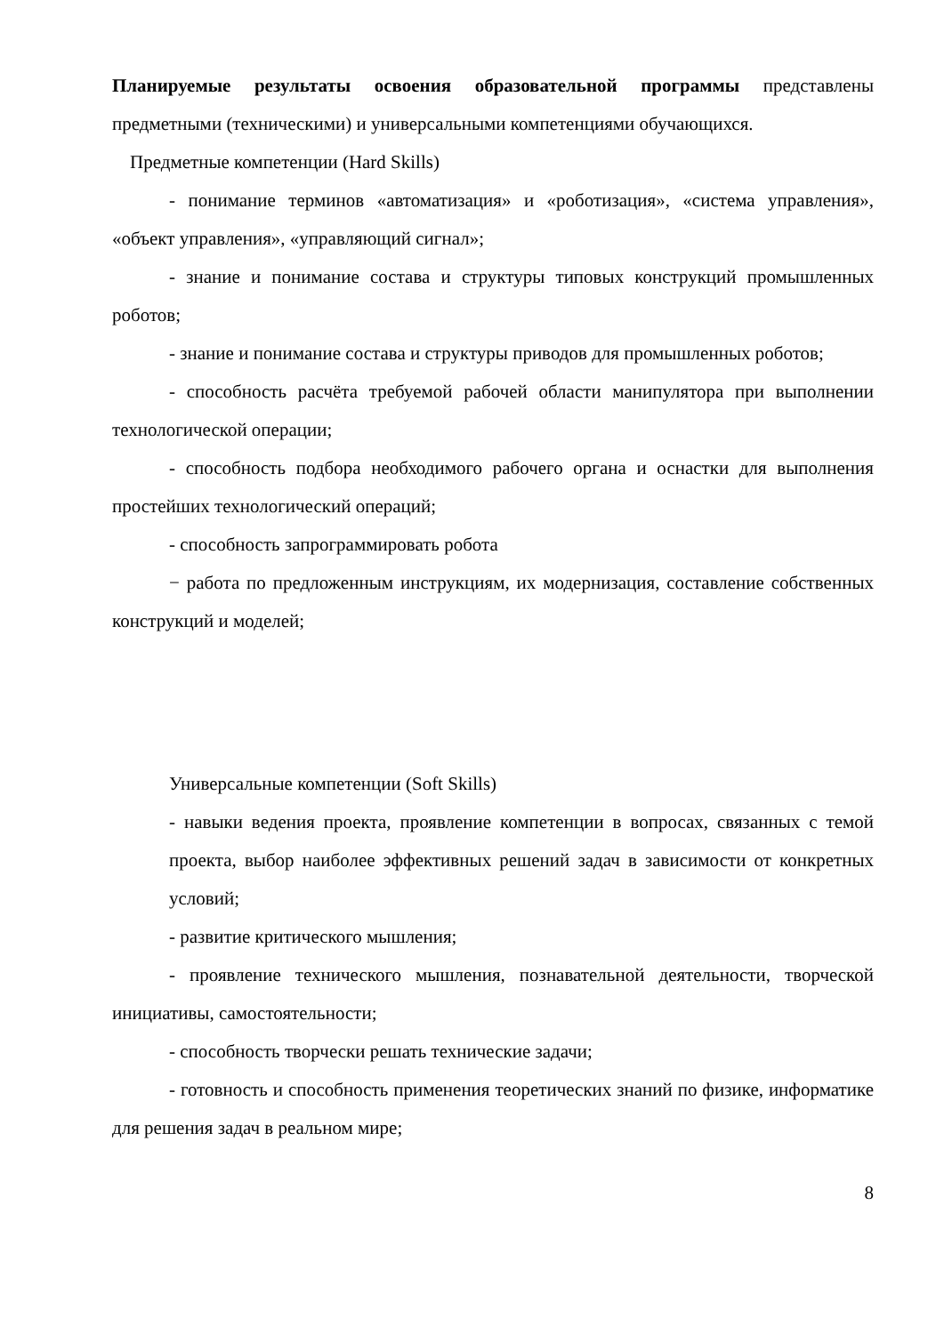Планируемые результаты освоения образовательной программы представлены предметными (техническими) и универсальными компетенциями обучающихся.
Предметные компетенции (Hard Skills)
- понимание терминов «автоматизация» и «роботизация», «система управления», «объект управления», «управляющий сигнал»;
- знание и понимание состава и структуры типовых конструкций промышленных роботов;
- знание и понимание состава и структуры приводов для промышленных роботов;
- способность расчёта требуемой рабочей области манипулятора при выполнении технологической операции;
- способность подбора необходимого рабочего органа и оснастки для выполнения простейших технологический операций;
- способность запрограммировать робота
− работа по предложенным инструкциям, их модернизация, составление собственных конструкций и моделей;
Универсальные компетенции (Soft Skills)
- навыки ведения проекта, проявление компетенции в вопросах, связанных с темой проекта, выбор наиболее эффективных решений задач в зависимости от конкретных условий;
- развитие критического мышления;
- проявление технического мышления, познавательной деятельности, творческой инициативы, самостоятельности;
- способность творчески решать технические задачи;
- готовность и способность применения теоретических знаний по физике, информатике для решения задач в реальном мире;
8